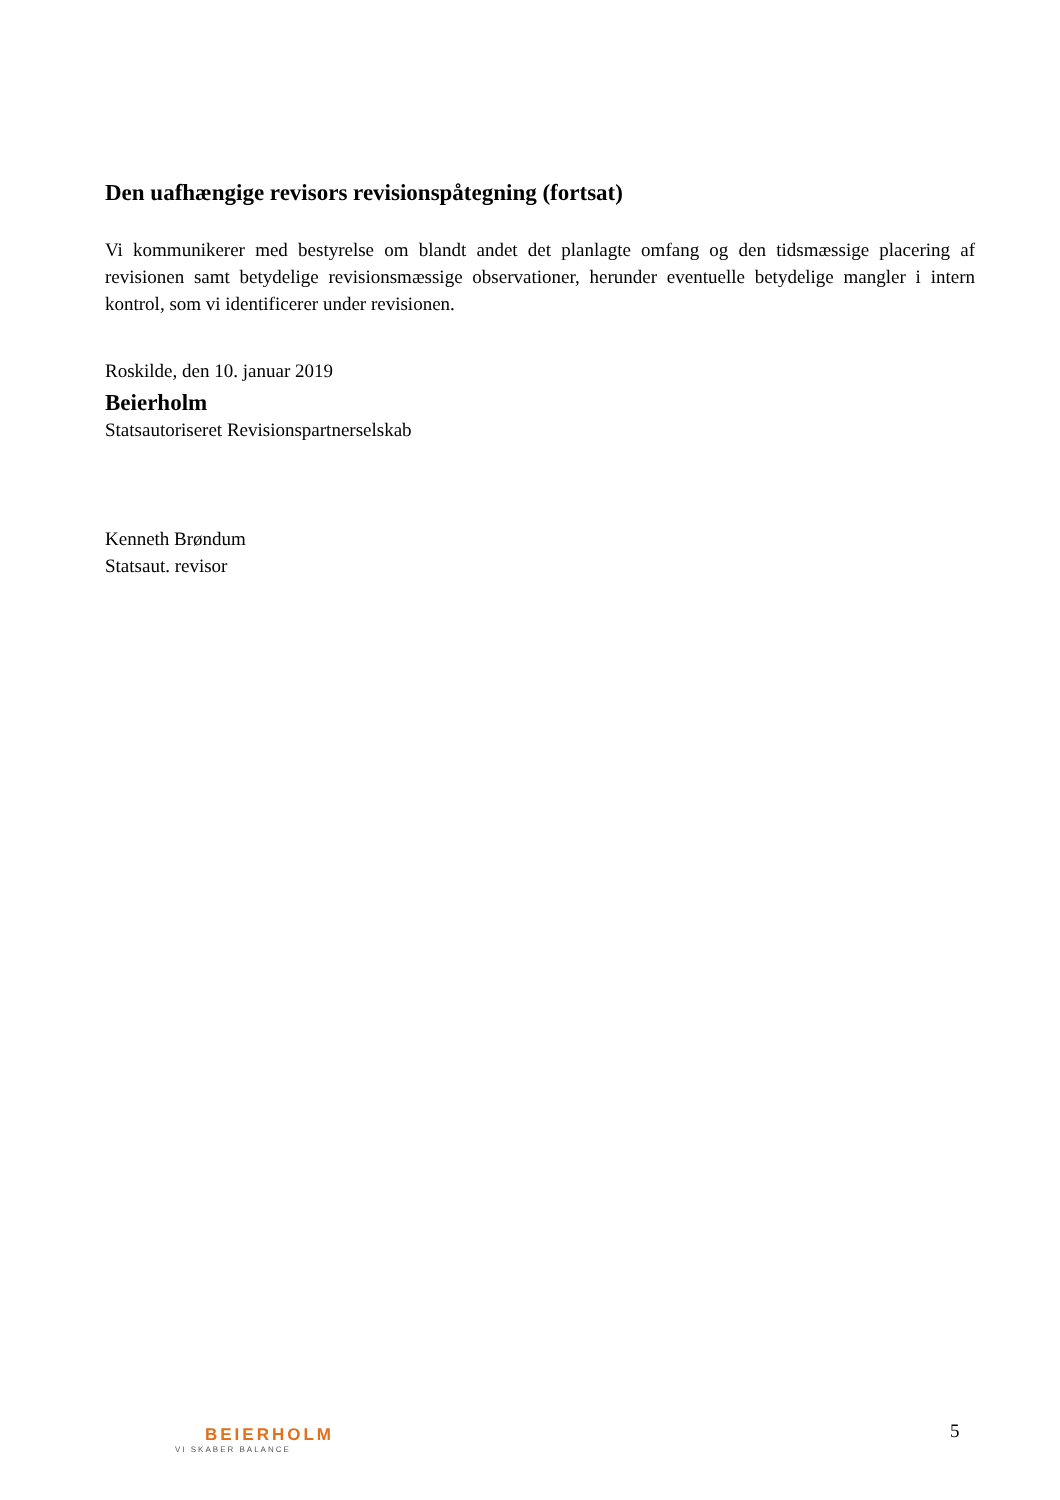Den uafhængige revisors revisionspåtegning (fortsat)
Vi kommunikerer med bestyrelse om blandt andet det planlagte omfang og den tidsmæssige placering af revisionen samt betydelige revisionsmæssige observationer, herunder eventuelle betydelige mangler i intern kontrol, som vi identificerer under revisionen.
Roskilde, den 10. januar 2019
Beierholm
Statsautoriseret Revisionspartnerselskab
Kenneth Brøndum
Statsaut. revisor
5
BEIERHOLM
VI SKABER BALANCE